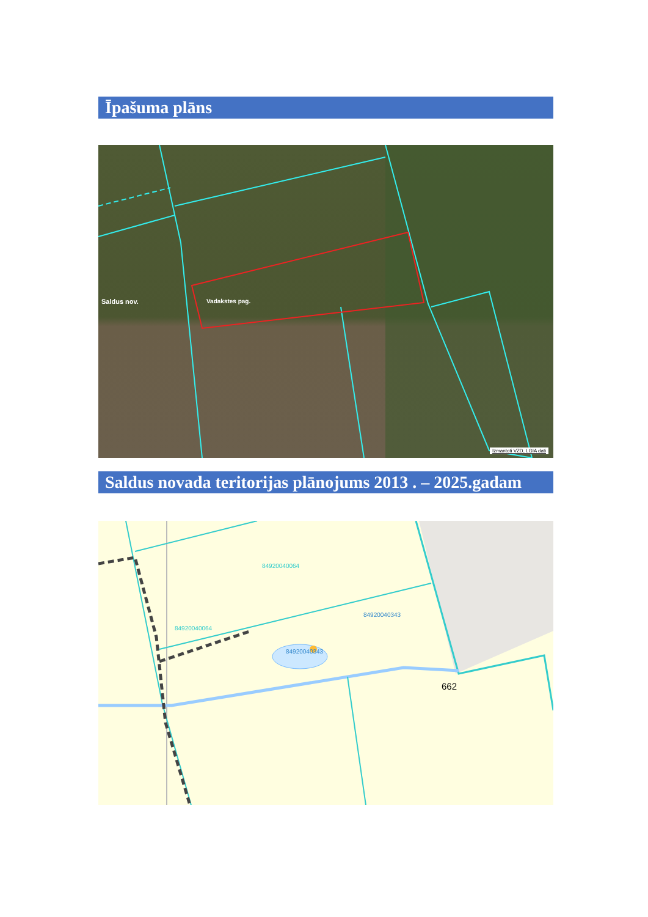Īpašuma plāns
Saldus nov. Vadakstes pag.
Izmantoti VZD, LGIA dati
Saldus novada teritorijas plānojums 2013 . – 2025.gadam
84920040064
84920040064
84920040343
84920040343
662